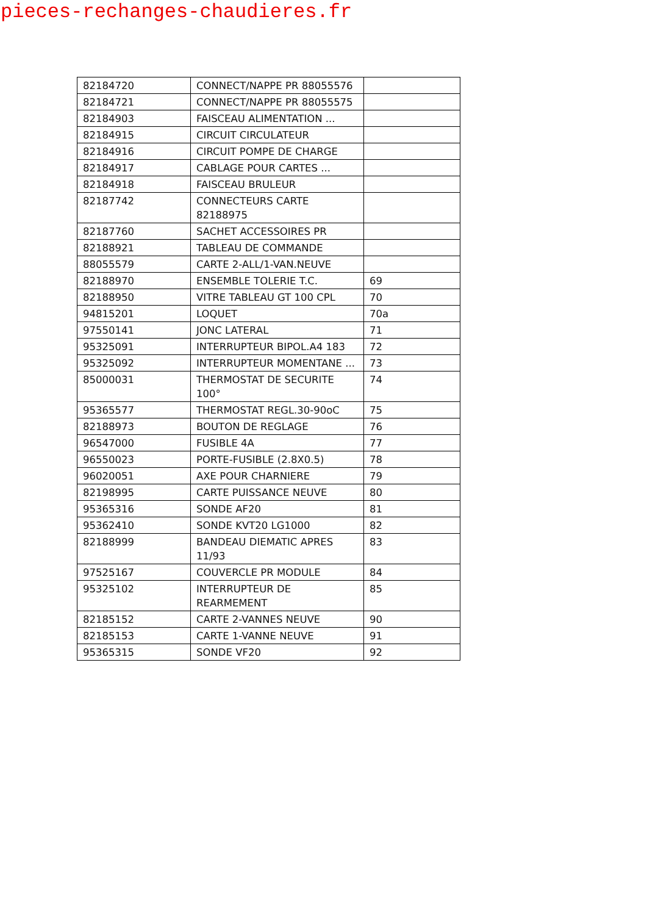pieces-rechanges-chaudieres.fr
| 82184720 | CONNECT/NAPPE PR 88055576 | |
| 82184721 | CONNECT/NAPPE PR 88055575 | |
| 82184903 | FAISCEAU ALIMENTATION ... | |
| 82184915 | CIRCUIT CIRCULATEUR | |
| 82184916 | CIRCUIT POMPE DE CHARGE | |
| 82184917 | CABLAGE POUR CARTES ... | |
| 82184918 | FAISCEAU BRULEUR | |
| 82187742 | CONNECTEURS CARTE 82188975 | |
| 82187760 | SACHET ACCESSOIRES PR | |
| 82188921 | TABLEAU DE COMMANDE | |
| 88055579 | CARTE 2-ALL/1-VAN.NEUVE | |
| 82188970 | ENSEMBLE TOLERIE T.C. | 69 |
| 82188950 | VITRE TABLEAU GT 100 CPL | 70 |
| 94815201 | LOQUET | 70a |
| 97550141 | JONC LATERAL | 71 |
| 95325091 | INTERRUPTEUR BIPOL.A4 183 | 72 |
| 95325092 | INTERRUPTEUR MOMENTANE ... | 73 |
| 85000031 | THERMOSTAT DE SECURITE 100° | 74 |
| 95365577 | THERMOSTAT REGL.30-90oC | 75 |
| 82188973 | BOUTON DE REGLAGE | 76 |
| 96547000 | FUSIBLE 4A | 77 |
| 96550023 | PORTE-FUSIBLE (2.8X0.5) | 78 |
| 96020051 | AXE POUR CHARNIERE | 79 |
| 82198995 | CARTE PUISSANCE NEUVE | 80 |
| 95365316 | SONDE AF20 | 81 |
| 95362410 | SONDE KVT20 LG1000 | 82 |
| 82188999 | BANDEAU DIEMATIC APRES 11/93 | 83 |
| 97525167 | COUVERCLE PR MODULE | 84 |
| 95325102 | INTERRUPTEUR DE REARMEMENT | 85 |
| 82185152 | CARTE 2-VANNES NEUVE | 90 |
| 82185153 | CARTE 1-VANNE NEUVE | 91 |
| 95365315 | SONDE VF20 | 92 |